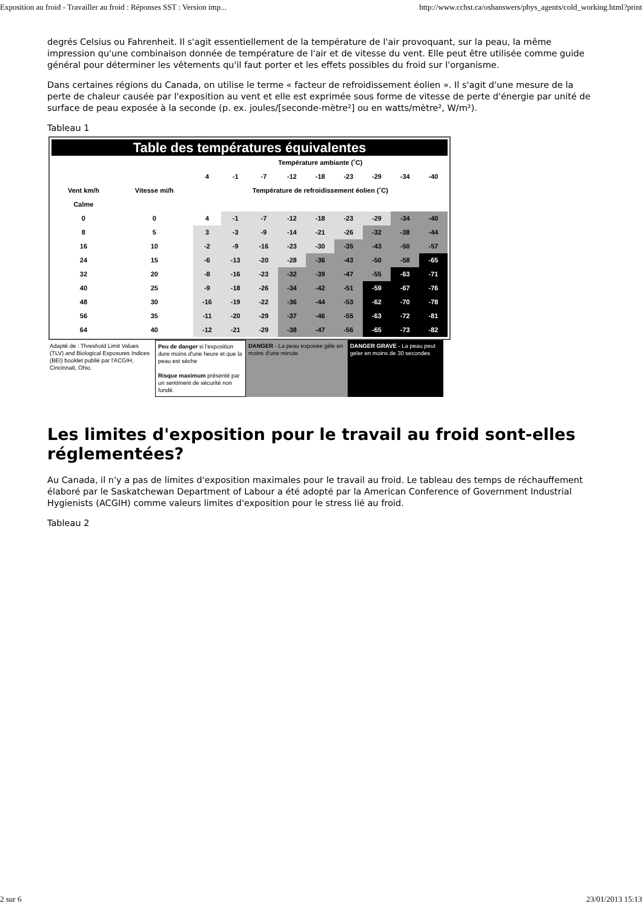Exposition au froid - Travailler au froid : Réponses SST : Version imp... http://www.cchst.ca/oshanswers/phys_agents/cold_working.html?print
degrés Celsius ou Fahrenheit. Il s'agit essentiellement de la température de l'air provoquant, sur la peau, la même impression qu'une combinaison donnée de température de l'air et de vitesse du vent. Elle peut être utilisée comme guide général pour déterminer les vêtements qu'il faut porter et les effets possibles du froid sur l'organisme.
Dans certaines régions du Canada, on utilise le terme « facteur de refroidissement éolien ». Il s'agit d'une mesure de la perte de chaleur causée par l'exposition au vent et elle est exprimée sous forme de vitesse de perte d'énergie par unité de surface de peau exposée à la seconde (p. ex. joules/[seconde-mètre²] ou en watts/mètre², W/m²).
Tableau 1
Table des températures équivalentes
| | | Température ambiante (˚C) | | | | | | | | |
| --- | --- | --- | --- | --- | --- | --- | --- | --- | --- | --- |
| | | 4 | -1 | -7 | -12 | -18 | -23 | -29 | -34 | -40 |
| Vent km/h | Vitesse mi/h | Température de refroidissement éolien (˚C) | | | | | | | | |
| Calme | | | | | | | | | | |
| 0 | 0 | 4 | -1 | -7 | -12 | -18 | -23 | -29 | -34 | -40 |
| 8 | 5 | 3 | -3 | -9 | -14 | -21 | -26 | -32 | -38 | -44 |
| 16 | 10 | -2 | -9 | -16 | -23 | -30 | -35 | -43 | -50 | -57 |
| 24 | 15 | -6 | -13 | -20 | -28 | -36 | -43 | -50 | -58 | -65 |
| 32 | 20 | -8 | -16 | -23 | -32 | -39 | -47 | -55 | -63 | -71 |
| 40 | 25 | -9 | -18 | -26 | -34 | -42 | -51 | -59 | -67 | -76 |
| 48 | 30 | -16 | -19 | -22 | -36 | -44 | -53 | -62 | -70 | -78 |
| 56 | 35 | -11 | -20 | -29 | -37 | -46 | -55 | -63 | -72 | -81 |
| 64 | 40 | -12 | -21 | -29 | -38 | -47 | -56 | -65 | -73 | -82 |
Adapté de : Threshold Limit Values (TLV) and Biological Exposures Indices (BEI) booklet publié par l'ACGIH, Cincinnati, Ohio.
Peu de danger si l'exposition dure moins d'une heure et que la peau est sèche
Risque maximum présenté par un sentiment de sécurité non fondé.
DANGER - La peau exposée gèle en moins d'une minute
DANGER GRAVE - La peau peut geler en moins de 30 secondes
Les limites d'exposition pour le travail au froid sont-elles réglementées?
Au Canada, il n'y a pas de limites d'exposition maximales pour le travail au froid. Le tableau des temps de réchauffement élaboré par le Saskatchewan Department of Labour a été adopté par la American Conference of Government Industrial Hygienists (ACGIH) comme valeurs limites d'exposition pour le stress lié au froid.
Tableau 2
2 sur 6 23/01/2013 15:13